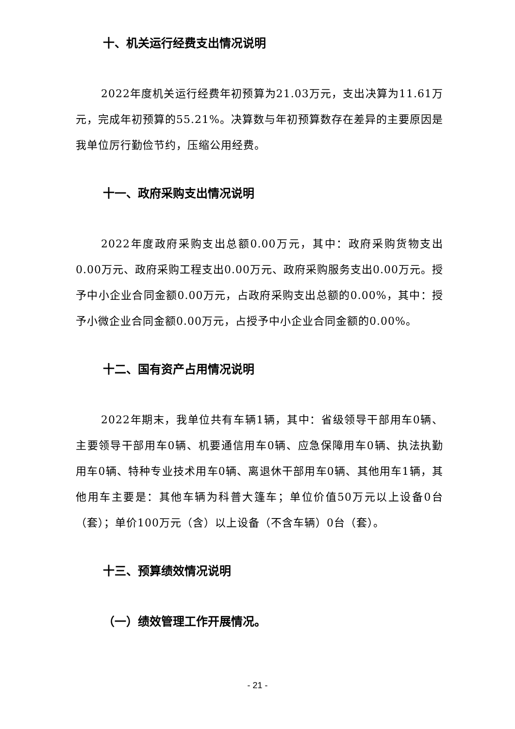十、机关运行经费支出情况说明
2022年度机关运行经费年初预算为21.03万元，支出决算为11.61万元，完成年初预算的55.21%。决算数与年初预算数存在差异的主要原因是我单位厉行勤俭节约，压缩公用经费。
十一、政府采购支出情况说明
2022年度政府采购支出总额0.00万元，其中：政府采购货物支出0.00万元、政府采购工程支出0.00万元、政府采购服务支出0.00万元。授予中小企业合同金额0.00万元，占政府采购支出总额的0.00%，其中：授予小微企业合同金额0.00万元，占授予中小企业合同金额的0.00%。
十二、国有资产占用情况说明
2022年期末，我单位共有车辆1辆，其中：省级领导干部用车0辆、主要领导干部用车0辆、机要通信用车0辆、应急保障用车0辆、执法执勤用车0辆、特种专业技术用车0辆、离退休干部用车0辆、其他用车1辆，其他用车主要是：其他车辆为科普大篷车；单位价值50万元以上设备0台（套）；单价100万元（含）以上设备（不含车辆）0台（套）。
十三、预算绩效情况说明
（一）绩效管理工作开展情况。
- 21 -